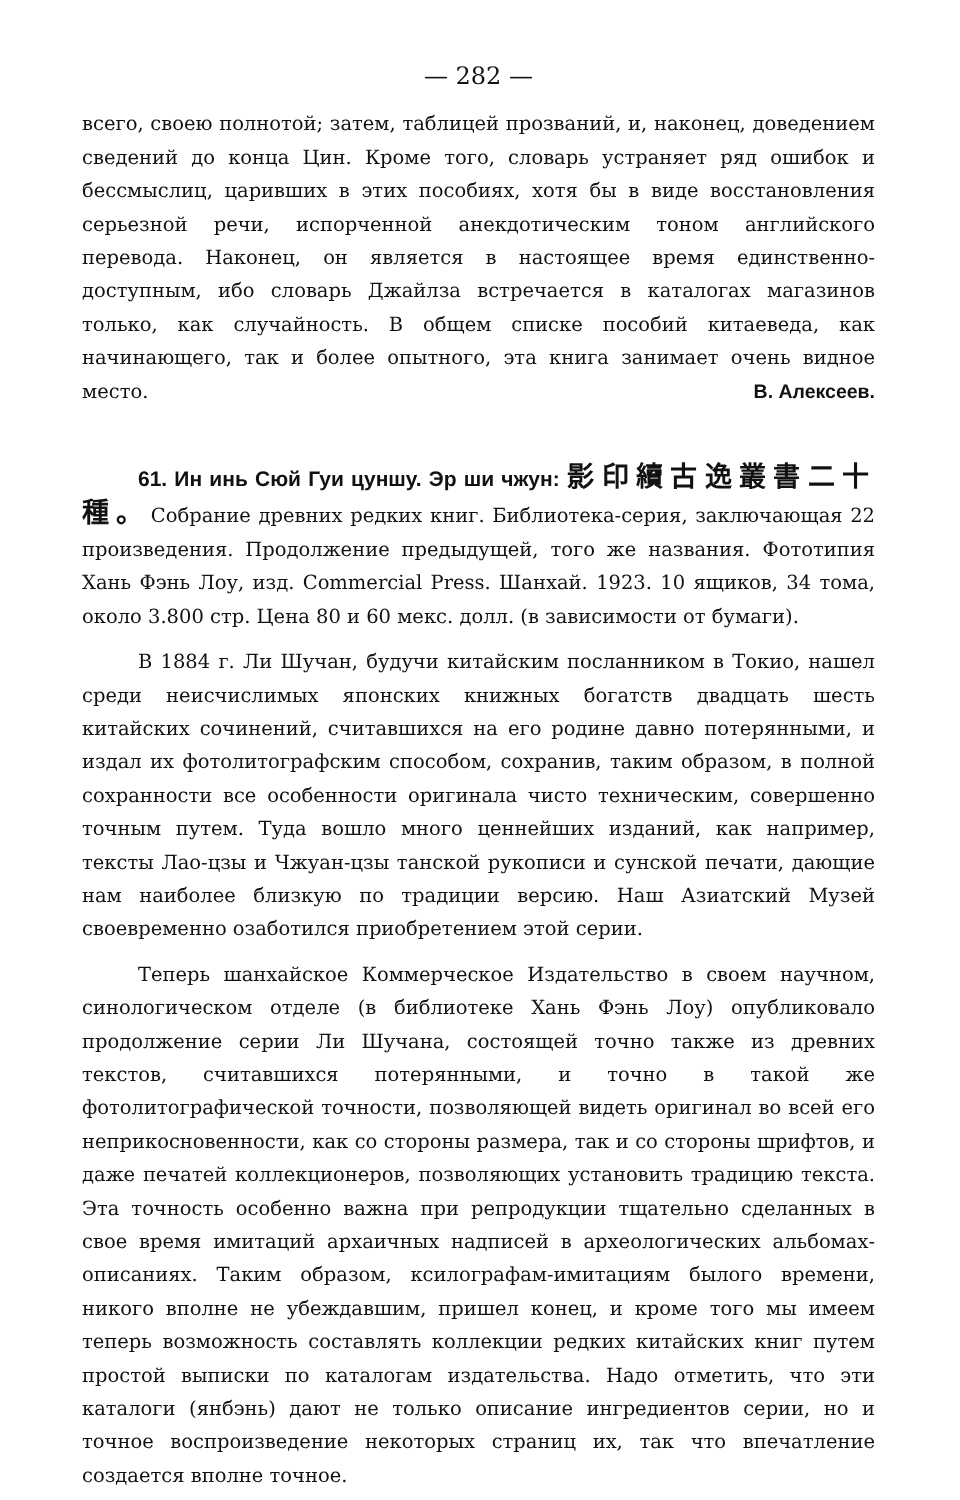— 282 —
всего, своею полнотой; затем, таблицей прозваний, и, наконец, доведением сведений до конца Цин. Кроме того, словарь устраняет ряд ошибок и бессмыслиц, царивших в этих пособиях, хотя бы в виде восстановления серьезной речи, испорченной анекдотическим тоном английского перевода. Наконец, он является в настоящее время единственно-доступным, ибо словарь Джайлза встречается в каталогах магазинов только, как случайность. В общем списке пособий китаеведа, как начинающего, так и более опытного, эта книга занимает очень видное место. В. Алексеев.
61. Ин инь Сюй Гуи цуншу. Эр ши чжун: 影印續古逸叢書二十種。Собрание древних редких книг. Библиотека-серия, заключающая 22 произведения. Продолжение предыдущей, того же названия. Фототипия Хань Фэнь Лоу, изд. Commercial Press. Шанхай. 1923. 10 ящиков, 34 тома, около 3.800 стр. Цена 80 и 60 мекс. долл. (в зависимости от бумаги).
В 1884 г. Ли Шучан, будучи китайским посланником в Токио, нашел среди неисчислимых японских книжных богатств двадцать шесть китайских сочинений, считавшихся на его родине давно потерянными, и издал их фотолитографским способом, сохранив, таким образом, в полной сохранности все особенности оригинала чисто техническим, совершенно точным путем. Туда вошло много ценнейших изданий, как например, тексты Лао-цзы и Чжуан-цзы танской рукописи и сунской печати, дающие нам наиболее близкую по традиции версию. Наш Азиатский Музей своевременно озаботился приобретением этой серии.
Теперь шанхайское Коммерческое Издательство в своем научном, синологическом отделе (в библиотеке Хань Фэнь Лоу) опубликовало продолжение серии Ли Шучана, состоящей точно также из древних текстов, считавшихся потерянными, и точно в такой же фотолитографической точности, позволяющей видеть оригинал во всей его неприкосновенности, как со стороны размера, так и со стороны шрифтов, и даже печатей коллекционеров, позволяющих установить традицию текста. Эта точность особенно важна при репродукции тщательно сделанных в свое время имитаций архаичных надписей в археологических альбомах-описаниях. Таким образом, ксилографам-имитациям былого времени, никого вполне не убеждавшим, пришел конец, и кроме того мы имеем теперь возможность составлять коллекции редких китайских книг путем простой выписки по каталогам издательства. Надо отметить, что эти каталоги (янбэнь) дают не только описание ингредиентов серии, но и точное воспроизведение некоторых страниц их, так что впечатление создается вполне точное.